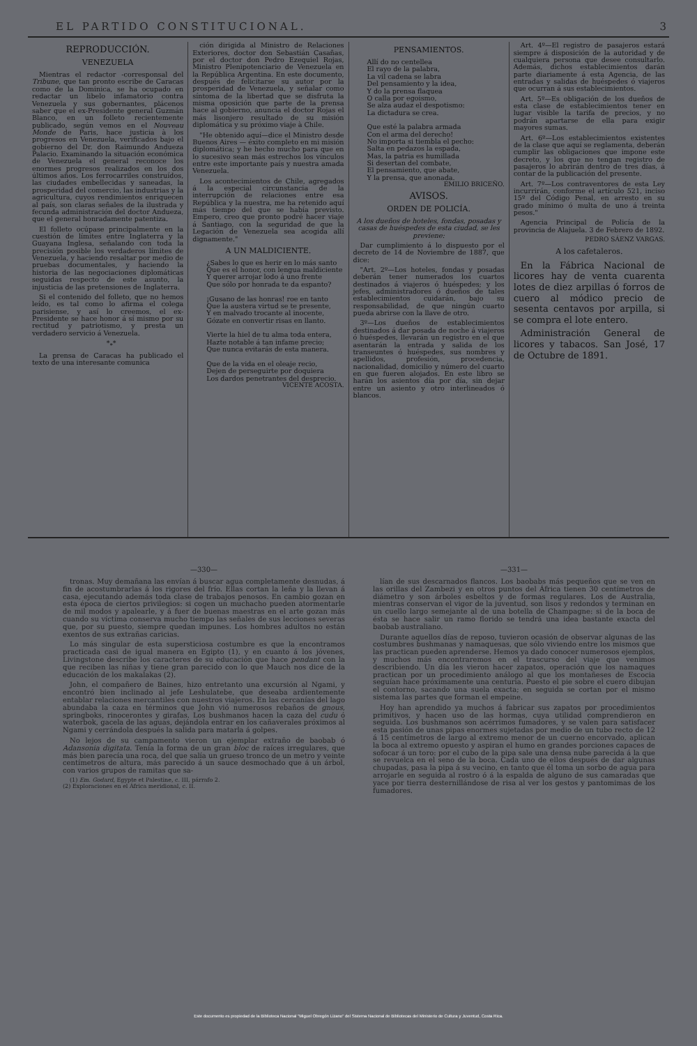EL PARTIDO CONSTITUCIONAL. 3
REPRODUCCIÓN.
VENEZUELA
Mientras el redactor -corresponsal del Tribune, que tan pronto escribe de Caracas como de la Dominica, se ha ocupado en redactar un libelo infamatorio contra Venezuela y sus gobernantes, plácenos saber que el ex-Presidente general Guzmán Blanco, en un folleto recientemente publicado, según vemos en el Nouveau Monde de Paris, hace justicia à los progresos en Venezuela, verificados bajo el gobierno del Dr. don Raimundo Andueza Palacio. Examinando la situación económica de Venezuela el general reconoce los enormes progresos realizados en los dos últimos años. Los ferrocarriles construídos, las ciudades embellecidas y saneadas, la prosperidad del comercio, las industrias y la agricultura, cuyos rendimientos enriquecen al país, son claras señales de la ilustrada y fecunda administración del doctor Andueza, que el general honradamente patentiza.
El folleto ocúpase principalmente en la cuestión de límites entre Inglaterra y la Guayana Inglesa, señalando con toda la precisión posible los verdaderos límites de Venezuela, y haciendo resaltar por medio de pruebas documentales, y haciendo la historia de las negociaciones diplomáticas seguidas respecto de este asunto, la injusticia de las pretensiones de Inglaterra.
Si el contenido del folleto, que no hemos leído, es tal como lo afirma el colega parisiense, y así lo creemos, el ex-Presidente se hace honor á sí mismo por su rectitud y patriotismo, y presta un verdadero servicio á Venezuela.
*<sub>*</sub>*
La prensa de Caracas ha publicado el texto de una interesante comunica
ción dirigida al Ministro de Relaciones Exteriores, doctor don Sebastián Casañas, por el doctor don Pedro Ezequiel Rojas, Ministro Plenipotenciario de Venezuela en la República Argentina. En este documento, después de felicitarse su autor por la prosperidad de Venezuela, y señalar como síntoma de la libertad que se disfruta la misma oposición que parte de la prensa hace al gobierno, anuncia el doctor Rojas el más lisonjero resultado de su misión diplomática y su próximo viaje à Chile.
"He obtenido aquí—dice el Ministro desde Buenos Aires — éxito completo en mi misión diplomática; y he hecho mucho para que en lo sucesivo sean más estrechos los vínculos entre este importante país y nuestra amada Venezuela.
Los acontecimientos de Chile, agregados á la especial circunstancia de la interrupción de relaciones entre esa República y la nuestra, me ha retenido aquí más tiempo del que se había previsto. Empero, creo que pronto podré hacer viaje á Santiago, con la seguridad de que la Legación de Venezuela sea acogida allí dignamente."
A UN MALDICIENTE.
¿Sabes lo que es herir en lo más santo
Que es el honor, con lengua maldiciente
Y querer arrojar lodo á uno frente
Que sólo por honrada te da espanto?
¡Gusano de las honras! roe en tanto
Que la austera virtud se te presente,
Y en malvado trocante al inocente,
Gózate en convertir risas en llanto.
Vierte la hiel de tu alma toda entera,
Hazte notable á tan infame precio;
Que nunca evitarás de esta manera.
Que de la vida en el oleaje recio,
Dejen de perseguirte por doquiera
Los dardos penetrantes del desprecio.
VICENTE ACOSTA.
PENSAMIENTOS.
Allí do no centellea
El rayo de la palabra,
La vil cadena se labra
Del pensamiento y la idea,
Y do la prensa flaquea
O calla por egoismo,
Se alza audaz el despotismo:
La dictadura se crea.
Que esté la palabra armada
Con el arma del derecho!
No importa si tiembla el pecho:
Salta en pedazos la espada,
Mas, la patria es humillada
Si desertan del combate,
El pensamiento, que abate,
Y la prensa, que anonada.
EMILIO BRICEÑO.
AVISOS.
ORDEN DE POLICÍA.
A los dueños de hoteles, fondas, posadas y casas de huéspedes de esta ciudad, se les previene:
Dar cumplimiento á lo dispuesto por el decreto de 14 de Noviembre de 1887, que dice:
"Art. 2º—Los hoteles, fondas y posadas deberán tener numerados los cuartos destinados á viajeros ó huéspedes; y los jefes, administradores ó dueños de tales establecimientos cuidarán, bajo su responsabilidad, de que ningún cuarto pueda abrirse con la llave de otro.
3º—Los dueños de establecimientos destinados á dar posada de noche á viajeros ó huéspedes, llevarán un registro en el que asentarán la entrada y salida de los transeuntes ó huéspedes, sus nombres y apellidos, profesión, procedencia, nacionalidad, domicilio y número del cuarto en que fueren alojados. En este libro se harán los asientos día por día, sin dejar entre un asiento y otro interlineados ó blancos.
Art. 4º—El registro de pasajeros estará siempre á disposición de la autoridad y de cualquiera persona que desee consultarlo. Además, dichos establecimientos darán parte diariamente á esta Agencia, de las entradas y salidas de huéspedes ó viajeros que ocurran á sus establecimientos.
Art. 5º—Es obligación de los dueños de esta clase de establecimientos tener en lugar visible la tarifa de precios, y no podrán apartarse de ella para exigir mayores sumas.
Art. 6º—Los establecimientos existentes de la clase que aquí se reglamenta, deberán cumplir las obligaciones que impone este decreto, y los que no tengan registro de pasajeros lo abrirán dentro de tres días, á contar de la publicación del presente.
Art. 7º—Los contraventores de esta Ley incurrirán, conforme el artículo 521, inciso 15º del Código Penal, en arresto en su grado mínimo ó multa de uno á treinta pesos."
Agencia Principal de Policía de la provincia de Alajuela. 3 de Febrero de 1892.
PEDRO SÁENZ VARGAS.
A los cafetaleros.
En la Fábrica Nacional de licores hay de venta cuarenta lotes de diez arpillas ó forros de cuero al módico precio de sesenta centavos por arpilla, si se compra el lote entero.
Administración General de licores y tabacos. San José, 17 de Octubre de 1891.
—330—
tronas. Muy demañana las envían á buscar agua completamente desnudas, á fin de acostumbrarlas á los rigores del frío. Ellas cortan la leña y la llevan á casa, ejecutando además toda clase de trabajos penosos. En cambio gozan en esta época de ciertos privilegios: si cogen un muchacho pueden atormentarle de mil modos y apalearle, y á fuer de buenas maestras en el arte gozan más cuando su víctima conserva mucho tiempo las señales de sus lecciones severas que, por su puesto, siempre quedan impunes. Los hombres adultos no están exentos de sus extrañas caricias.
Lo más singular de esta supersticiosa costumbre es que la encontramos practicada casi de igual manera en Egipto (1), y en cuanto á los jóvenes, Livingstone describe los caracteres de su educación que hace pendant con la que reciben las niñas y tiene gran parecido con lo que Mauch nos dice de la educación de los makalakas (2).
John, el compañero de Baines, hizo entretanto una excursión al Ngami, y encontró bien inclinado al jefe Leshulatebe, que deseaba ardientemente entablar relaciones mercantiles con nuestros viajeros. En las cercanías del lago abundaba la caza en términos que John vió numerosos rebaños de gnous, springboks, rinocerontes y girafas. Los bushmanos hacen la caza del cudu ó waterbok, gacela de las aguas, dejándola entrar en los cañaverales próximos al Ngami y cerrándola después la salida para matarla á golpes.
No lejos de su campamento vieron un ejemplar extraño de baobab ó Adansonia digitata. Tenía la forma de un gran bloc de raíces irregulares, que más bien parecía una roca, del que salía un grueso tronco de un metro y veinte centímetros de altura, más parecido á un sauce desmochado que á un árbol, con varios grupos de ramitas que sa-
(1) Em. Godard, Egypte et Palestine, c. III, párrafo 2.
(2) Exploraciones en el África meridional, c. II.
—331—
lían de sus descarnados flancos. Los baobabs más pequeños que se ven en las orillas del Zambezi y en otros puntos del África tienen 30 centímetros de diámetro y son árboles esbeltos y de formas regulares. Los de Australia, mientras conservan el vigor de la juventud, son lisos y redondos y terminan en un cuello largo semejante al de una botella de Champagne: si de la boca de ésta se hace salir un ramo florido se tendrá una idea bastante exacta del baobab australiano.
Durante aquellos días de reposo, tuvieron ocasión de observar algunas de las costumbres bushmanas y namaquesas, que sólo viviendo entre los mismos que las practican pueden aprenderse. Hemos ya dado conocer numerosos ejemplos, y muchos más encontraremos en el trascurso del viaje que venimos describiendo. Un día les vieron hacer zapatos, operación que los namaques practican por un procedimiento análogo al que los montañeses de Escocia seguían hace próximamente una centuria. Puesto el pie sobre el cuero dibujan el contorno, sacando una suela exacta; en seguida se cortan por el mismo sistema las partes que forman el empeine.
Hoy han aprendido ya muchos á fabricar sus zapatos por procedimientos primitivos, y hacen uso de las hormas, cuya utilidad comprendieron en seguida. Los bushmanos son acérrimos fumadores, y se valen para satisfacer esta pasión de unas pipas enormes sujetadas por medio de un tubo recto de 12 á 15 centímetros de largo al extremo menor de un cuerno encorvado, aplican la boca al extremo opuesto y aspiran el humo en grandes porciones capaces de sofocar á un toro: por el cubo de la pipa sale una densa nube parecida á la que se revuelca en el seno de la boca. Cada uno de ellos después de dar algunas chupadas, pasa la pipa á su vecino, en tanto que él toma un sorbo de agua para arrojarle en seguida al rostro ó á la espalda de alguno de sus camaradas que yace por tierra desternillándose de risa al ver los gestos y pantomimas de los fumadores.
Este documento es propiedad de la Biblioteca Nacional "Miguel Obregón Lizano" del Sistema Nacional de Bibliotecas del Ministerio de Cultura y Juventud, Costa Rica.